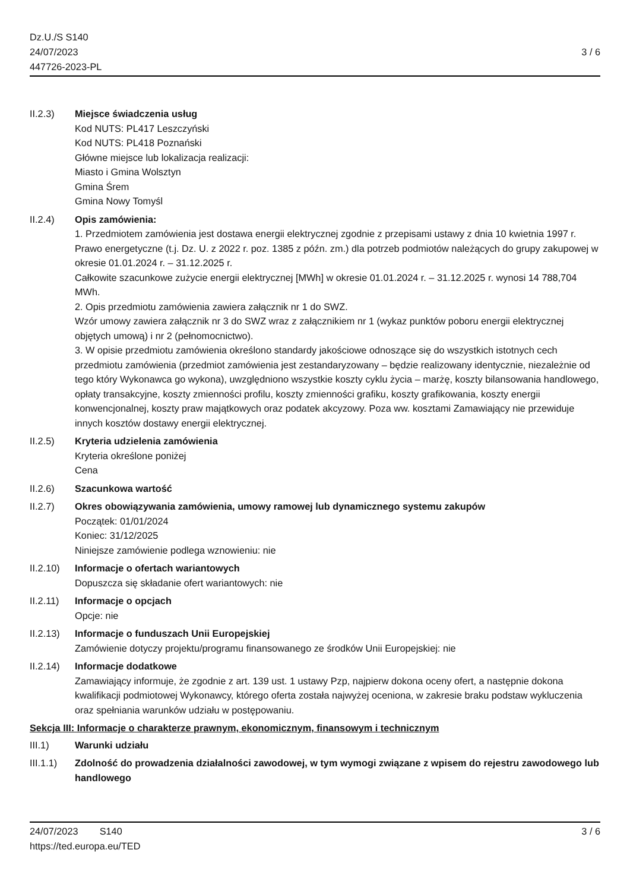Dz.U./S S140
24/07/2023
447726-2023-PL
3 / 6
II.2.3) Miejsce świadczenia usług
Kod NUTS: PL417 Leszczyński
Kod NUTS: PL418 Poznański
Główne miejsce lub lokalizacja realizacji:
Miasto i Gmina Wolsztyn
Gmina Śrem
Gmina Nowy Tomyśl
II.2.4) Opis zamówienia:
1. Przedmiotem zamówienia jest dostawa energii elektrycznej zgodnie z przepisami ustawy z dnia 10 kwietnia 1997 r. Prawo energetyczne (t.j. Dz. U. z 2022 r. poz. 1385 z późn. zm.) dla potrzeb podmiotów należących do grupy zakupowej w okresie 01.01.2024 r. – 31.12.2025 r.
Całkowite szacunkowe zużycie energii elektrycznej [MWh] w okresie 01.01.2024 r. – 31.12.2025 r. wynosi 14 788,704 MWh.
2. Opis przedmiotu zamówienia zawiera załącznik nr 1 do SWZ.
Wzór umowy zawiera załącznik nr 3 do SWZ wraz z załącznikiem nr 1 (wykaz punktów poboru energii elektrycznej objętych umową) i nr 2 (pełnomocnictwo).
3. W opisie przedmiotu zamówienia określono standardy jakościowe odnoszące się do wszystkich istotnych cech przedmiotu zamówienia (przedmiot zamówienia jest zestandaryzowany – będzie realizowany identycznie, niezależnie od tego który Wykonawca go wykona), uwzględniono wszystkie koszty cyklu życia – marżę, koszty bilansowania handlowego, opłaty transakcyjne, koszty zmienności profilu, koszty zmienności grafiku, koszty grafikowania, koszty energii konwencjonalnej, koszty praw majątkowych oraz podatek akcyzowy. Poza ww. kosztami Zamawiający nie przewiduje innych kosztów dostawy energii elektrycznej.
II.2.5) Kryteria udzielenia zamówienia
Kryteria określone poniżej
Cena
II.2.6) Szacunkowa wartość
II.2.7) Okres obowiązywania zamówienia, umowy ramowej lub dynamicznego systemu zakupów
Początek: 01/01/2024
Koniec: 31/12/2025
Niniejsze zamówienie podlega wznowieniu: nie
II.2.10)
Informacje o ofertach wariantowych
Dopuszcza się składanie ofert wariantowych: nie
II.2.11)
Informacje o opcjach
Opcje: nie
II.2.13)
Informacje o funduszach Unii Europejskiej
Zamówienie dotyczy projektu/programu finansowanego ze środków Unii Europejskiej: nie
II.2.14)
Informacje dodatkowe
Zamawiający informuje, że zgodnie z art. 139 ust. 1 ustawy Pzp, najpierw dokona oceny ofert, a następnie dokona kwalifikacji podmiotowej Wykonawcy, którego oferta została najwyżej oceniona, w zakresie braku podstaw wykluczenia oraz spełniania warunków udziału w postępowaniu.
Sekcja III: Informacje o charakterze prawnym, ekonomicznym, finansowym i technicznym
III.1) Warunki udziału
III.1.1)
Zdolność do prowadzenia działalności zawodowej, w tym wymogi związane z wpisem do rejestru zawodowego lub handlowego
24/07/2023 S140 3 / 6
https://ted.europa.eu/TED